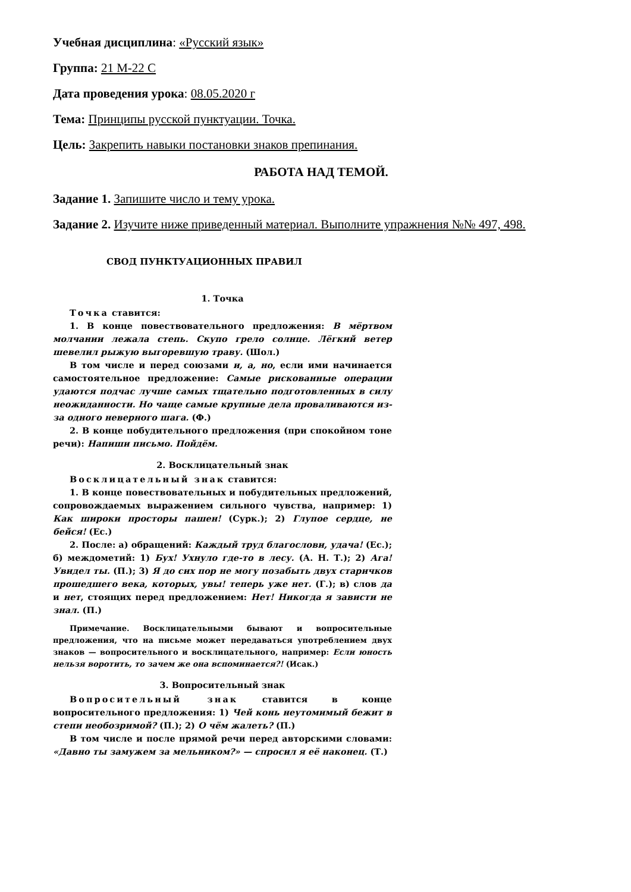Учебная дисциплина: «Русский язык»
Группа: 21 М-22 С
Дата проведения урока: 08.05.2020 г
Тема: Принципы русской пунктуации. Точка.
Цель: Закрепить навыки постановки знаков препинания.
РАБОТА НАД ТЕМОЙ.
Задание 1. Запишите число и тему урока.
Задание 2. Изучите ниже приведенный материал. Выполните упражнения №№ 497, 498.
СВОД ПУНКТУАЦИОННЫХ ПРАВИЛ
1. Точка
Точка ставится:
1. В конце повествовательного предложения: В мёртвом молчании лежала степь. Скупо грело солнце. Лёгкий ветер шевелил рыжую выгоревшую траву. (Шол.)
В том числе и перед союзами и, а, но, если ими начинается самостоятельное предложение: Самые рискованные операции удаются подчас лучше самых тщательно подготовленных в силу неожиданности. Но чаще самые крупные дела проваливаются из-за одного неверного шага. (Ф.)
2. В конце побудительного предложения (при спокойном тоне речи): Напиши письмо. Пойдём.
2. Восклицательный знак
Восклицательный знак ставится:
1. В конце повествовательных и побудительных предложений, сопровождаемых выражением сильного чувства, например: 1) Как широки просторы пашен! (Сурк.); 2) Глупое сердце, не бейся! (Ес.)
2. После: а) обращений: Каждый труд благослови, удача! (Ес.); б) междометий: 1) Бух! Ухнуло где-то в лесу. (А. Н. Т.); 2) Ага! Увидел ты. (П.); 3) Я до сих пор не могу позабыть двух старичков прошедшего века, которых, увы! теперь уже нет. (Г.); в) слов да и нет, стоящих перед предложением: Нет! Никогда я зависти не знал. (П.)
Примечание. Восклицательными бывают и вопросительные предложения, что на письме может передаваться употреблением двух знаков — вопросительного и восклицательного, например: Если юность нельзя воротить, то зачем же она вспоминается?! (Исак.)
3. Вопросительный знак
Вопросительный знак ставится в конце вопросительного предложения: 1) Чей конь неутомимый бежит в степи необозримой? (П.); 2) О чём жалеть? (П.)
В том числе и после прямой речи перед авторскими словами: «Давно ты замужем за мельником?» — спросил я её наконец. (Т.)